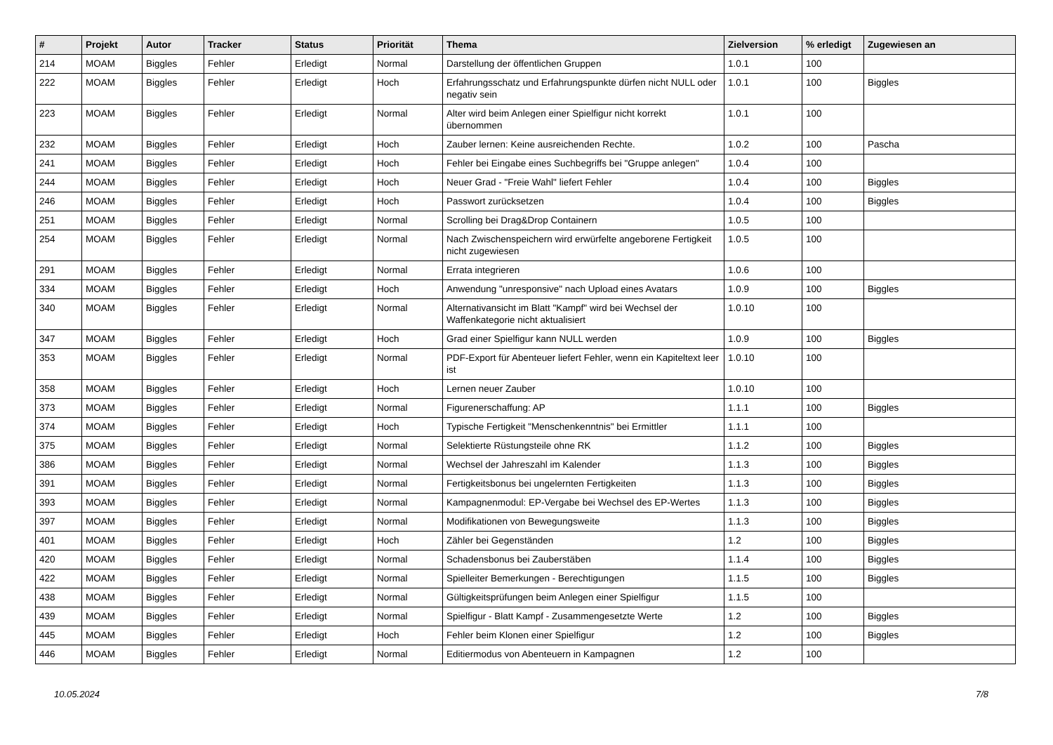| # | Projekt | Autor | Tracker | Status | Priorität | Thema | Zielversion | % erledigt | Zugewiesen an |
| --- | --- | --- | --- | --- | --- | --- | --- | --- | --- |
| 214 | MOAM | Biggles | Fehler | Erledigt | Normal | Darstellung der öffentlichen Gruppen | 1.0.1 | 100 | |
| 222 | MOAM | Biggles | Fehler | Erledigt | Hoch | Erfahrungsschatz und Erfahrungspunkte dürfen nicht NULL oder negativ sein | 1.0.1 | 100 | Biggles |
| 223 | MOAM | Biggles | Fehler | Erledigt | Normal | Alter wird beim Anlegen einer Spielfigur nicht korrekt übernommen | 1.0.1 | 100 | |
| 232 | MOAM | Biggles | Fehler | Erledigt | Hoch | Zauber lernen: Keine ausreichenden Rechte. | 1.0.2 | 100 | Pascha |
| 241 | MOAM | Biggles | Fehler | Erledigt | Hoch | Fehler bei Eingabe eines Suchbegriffs bei "Gruppe anlegen" | 1.0.4 | 100 | |
| 244 | MOAM | Biggles | Fehler | Erledigt | Hoch | Neuer Grad - "Freie Wahl" liefert Fehler | 1.0.4 | 100 | Biggles |
| 246 | MOAM | Biggles | Fehler | Erledigt | Hoch | Passwort zurücksetzen | 1.0.4 | 100 | Biggles |
| 251 | MOAM | Biggles | Fehler | Erledigt | Normal | Scrolling bei Drag&Drop Containern | 1.0.5 | 100 | |
| 254 | MOAM | Biggles | Fehler | Erledigt | Normal | Nach Zwischenspeichern wird erwürfelte angeborene Fertigkeit nicht zugewiesen | 1.0.5 | 100 | |
| 291 | MOAM | Biggles | Fehler | Erledigt | Normal | Errata integrieren | 1.0.6 | 100 | |
| 334 | MOAM | Biggles | Fehler | Erledigt | Hoch | Anwendung "unresponsive" nach Upload eines Avatars | 1.0.9 | 100 | Biggles |
| 340 | MOAM | Biggles | Fehler | Erledigt | Normal | Alternativansicht im Blatt "Kampf" wird bei Wechsel der Waffenkategorie nicht aktualisiert | 1.0.10 | 100 | |
| 347 | MOAM | Biggles | Fehler | Erledigt | Hoch | Grad einer Spielfigur kann NULL werden | 1.0.9 | 100 | Biggles |
| 353 | MOAM | Biggles | Fehler | Erledigt | Normal | PDF-Export für Abenteuer liefert Fehler, wenn ein Kapiteltext leer ist | 1.0.10 | 100 | |
| 358 | MOAM | Biggles | Fehler | Erledigt | Hoch | Lernen neuer Zauber | 1.0.10 | 100 | |
| 373 | MOAM | Biggles | Fehler | Erledigt | Normal | Figurenerschaffung: AP | 1.1.1 | 100 | Biggles |
| 374 | MOAM | Biggles | Fehler | Erledigt | Hoch | Typische Fertigkeit "Menschenkenntnis" bei Ermittler | 1.1.1 | 100 | |
| 375 | MOAM | Biggles | Fehler | Erledigt | Normal | Selektierte Rüstungsteile ohne RK | 1.1.2 | 100 | Biggles |
| 386 | MOAM | Biggles | Fehler | Erledigt | Normal | Wechsel der Jahreszahl im Kalender | 1.1.3 | 100 | Biggles |
| 391 | MOAM | Biggles | Fehler | Erledigt | Normal | Fertigkeitsbonus bei ungelernten Fertigkeiten | 1.1.3 | 100 | Biggles |
| 393 | MOAM | Biggles | Fehler | Erledigt | Normal | Kampagnenmodul: EP-Vergabe bei Wechsel des EP-Wertes | 1.1.3 | 100 | Biggles |
| 397 | MOAM | Biggles | Fehler | Erledigt | Normal | Modifikationen von Bewegungsweite | 1.1.3 | 100 | Biggles |
| 401 | MOAM | Biggles | Fehler | Erledigt | Hoch | Zähler bei Gegenständen | 1.2 | 100 | Biggles |
| 420 | MOAM | Biggles | Fehler | Erledigt | Normal | Schadensbonus bei Zauberstäben | 1.1.4 | 100 | Biggles |
| 422 | MOAM | Biggles | Fehler | Erledigt | Normal | Spielleiter Bemerkungen - Berechtigungen | 1.1.5 | 100 | Biggles |
| 438 | MOAM | Biggles | Fehler | Erledigt | Normal | Gültigkeitsprüfungen beim Anlegen einer Spielfigur | 1.1.5 | 100 | |
| 439 | MOAM | Biggles | Fehler | Erledigt | Normal | Spielfigur - Blatt Kampf - Zusammengesetzte Werte | 1.2 | 100 | Biggles |
| 445 | MOAM | Biggles | Fehler | Erledigt | Hoch | Fehler beim Klonen einer Spielfigur | 1.2 | 100 | Biggles |
| 446 | MOAM | Biggles | Fehler | Erledigt | Normal | Editiermodus von Abenteuern in Kampagnen | 1.2 | 100 | |
10.05.2024 7/8